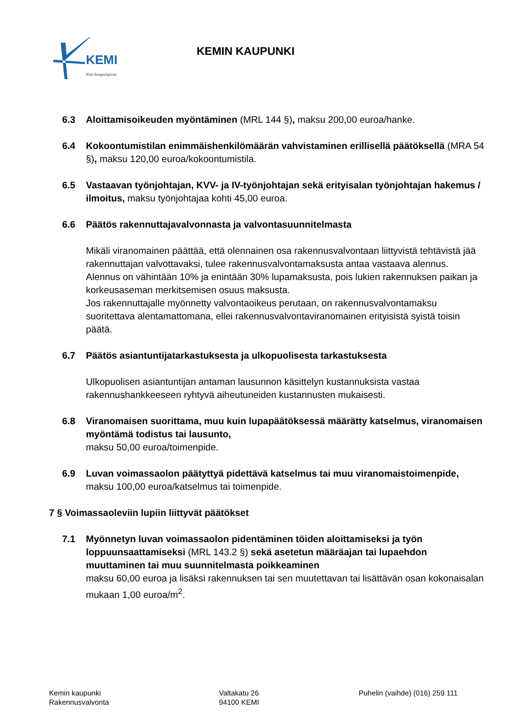KEMI
Koti kaupungissa
KEMIN KAUPUNKI
6.3 Aloittamisoikeuden myöntäminen (MRL 144 §), maksu 200,00 euroa/hanke.
6.4 Kokoontumistilan enimmäishenkilömäärän vahvistaminen erillisellä päätöksellä (MRA 54 §), maksu 120,00 euroa/kokoontumistila.
6.5 Vastaavan työnjohtajan, KVV- ja IV-työnjohtajan sekä erityisalan työnjohtajan hakemus / ilmoitus, maksu työnjohtajaa kohti 45,00 euroa.
6.6 Päätös rakennuttajavalvonnasta ja valvontasuunnitelmasta
Mikäli viranomainen päättää, että olennainen osa rakennusvalvontaan liittyvistä tehtävistä jää rakennuttajan valvottavaksi, tulee rakennusvalvontamaksusta antaa vastaava alennus.
Alennus on vähintään 10% ja enintään 30% lupamaksusta, pois lukien rakennuksen paikan ja korkeusaseman merkitsemisen osuus maksusta.
Jos rakennuttajalle myönnetty valvontaoikeus perutaan, on rakennusvalvontamaksu suoritettava alentamattomana, ellei rakennusvalvontaviranomainen erityisistä syistä toisin päätä.
6.7 Päätös asiantuntijatarkastuksesta ja ulkopuolisesta tarkastuksesta
Ulkopuolisen asiantuntijan antaman lausunnon käsittelyn kustannuksista vastaa rakennushankkeeseen ryhtyvä aiheutuneiden kustannusten mukaisesti.
6.8 Viranomaisen suorittama, muu kuin lupapäätöksessä määrätty katselmus, viranomaisen myöntämä todistus tai lausunto,
maksu 50,00 euroa/toimenpide.
6.9 Luvan voimassaolon päätyttyä pidettävä katselmus tai muu viranomaistoimenpide, maksu 100,00 euroa/katselmus tai toimenpide.
7 § Voimassaoleviin lupiin liittyvät päätökset
7.1 Myönnetyn luvan voimassaolon pidentäminen töiden aloittamiseksi ja työn loppuunsaattamiseksi (MRL 143.2 §) sekä asetetun määräajan tai lupaehdon muuttaminen tai muu suunnitelmasta poikkeaminen
maksu 60,00 euroa ja lisäksi rakennuksen tai sen muutettavan tai lisättävän osan kokonaisalan mukaan 1,00 euroa/m<sup>2</sup>.
Kemin kaupunki
Rakennusvalvonta
Valtakatu 26
94100 KEMI
Puhelin (vaihde) (016) 259 111